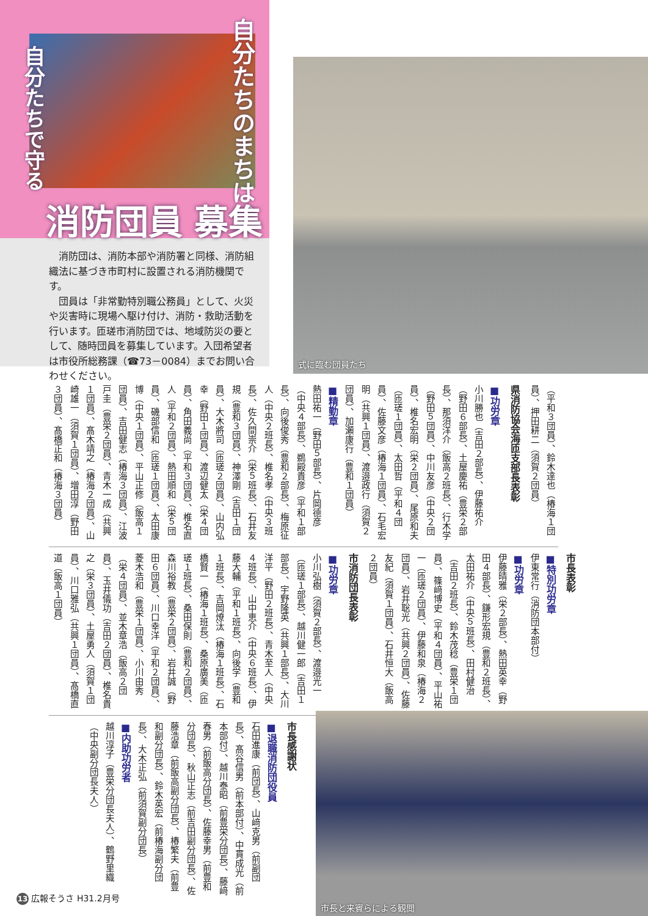自分たちのまちは、
自分たちで守る
消防団員 募集
消防団は、消防本部や消防署と同様、消防組織法に基づき市町村に設置される消防機関です。
団員は「非常勤特別職公務員」として、火災や災害時に現場へ駆け付け、消防・救助活動を行います。匝瑳市消防団では、地域防災の要として、随時団員を募集しています。入団希望者は市役所総務課（☎73－0084）までお問い合わせください。
式に臨む団員たち
（平和３団員）、鈴木達也（椿海１団員）、押田耕二（須賀２団員）
県消防協会海匝支部長表彰
■功労章
小川勝也（吉田２部長）、伊藤祐介（野田６部長）、土屋慶祐（豊栄２部長）、那須洋介（飯高２班長）、行木学（野田５団員）、中川友彦（中央２団員）、椎名宏明（栄２団員）、尾原和夫（匝瑳１団員）、太田哲（平和４団員）、佐藤文彦（椿海１団員）、石毛宏明（共興１団員）、渡邉政行（須賀２団員）、加瀬康行（豊和１団員）
■精勤章
熱田祐一（野田５部長）、片岡德彦（中央４部長）、鵜殿貴彦（平和１部長）、向後俊秀（豊和２部長）、梅原征人（中央２班長）、椎名孝（中央３班長）、佐久間崇介（栄５班長）、石井友規（豊和３団員）、神澤剛（吉田１団員）、大木將司（匝瑳２団員）、山内弘幸（野田１団員）、渡辺健太（栄４団員）、角田義尚（平和３団員）、椎名直人（平和２団員）、熱田順和（栄５団員）、磯部信和（匝瑳１団員）、太田康博（中央１団員）、平山正修（飯高１団員）、吉田健志（椿海３団員）、江波戸圭（豊栄２団員）、青木一成（共興１団員）、髙木靖之（椿海２団員）、山崎雄一（須賀１団員）、増田淳（野田３団員）、髙橋正和（椿海３団員）
市長表彰
■特別功労章
伊東常行（消防団本部付）
■功労章
伊藤晴雅（栄２部長）、熱田英幸（野田４部長）、鎌形宏規（豊和２班長）、太田祐介（中央５班長）、田村健治（吉田２班長）、鈴木茂稔（豊栄１団員）、篠﨑博史（平和４団員）、平山祐一（匝瑳２団員）、伊藤和泉（椿海２団員）、岩井聡光（共興２団員）、佐藤友紀（須賀１団員）、石井恒大（飯高２団員）
市消防団長表彰
■功労章
小川弘樹（須賀２部長）、渡邉光一（匝瑳１部長）、越川健一郎（吉田１部長）、宇野隆英（共興１部長）、大川洋平（野田２班長）、青木至人（中央４班長）、山中恵介（中央６班長）、伊藤大輔（平和１班長）、向後学（豊和１班長）、吉岡燎汰（椿海１班長）、石橋賢一（椿海１班長）、桑原廣美（匝瑳１班長）、桑田保則（豊和２団員）、森川裕教（豊栄２団員）、岩井誠（野田６団員）、川口幸洋（平和２団員）、菱木浩和（豊栄１団員）、小川由秀（栄４団員）、並木章浩（飯高２団員）、玉井儀功（吉田２団員）、椎名貴之（栄３団員）、土屋勇人（須賀１団員）、川口雅弘（共興１団員）、髙橋直道（飯高１団員）
市長感謝状
■退職消防団役員
石田進康（前団長）、山﨑克男（前副団長）、髙谷信男（前本部付）、中貫成光（前本部付）、越川泰昭（前豊栄分団長）、藤﨑春男（前飯高分団長）、佐藤幸男（前豊和分団長）、秋山正志（前吉田副分団長）、佐藤浩章（前飯高副分団長）、椿繁夫（前豊和副分団長）、鈴木英宏（前椿海副分団長）、大木正弘（前須賀副分団長）
■内助功労者
越川淳子（豊栄分団長夫人）、鶴野里織（中央副分団長夫人）
市長と来賓らによる観閲
13 広報そうさ H31.2月号